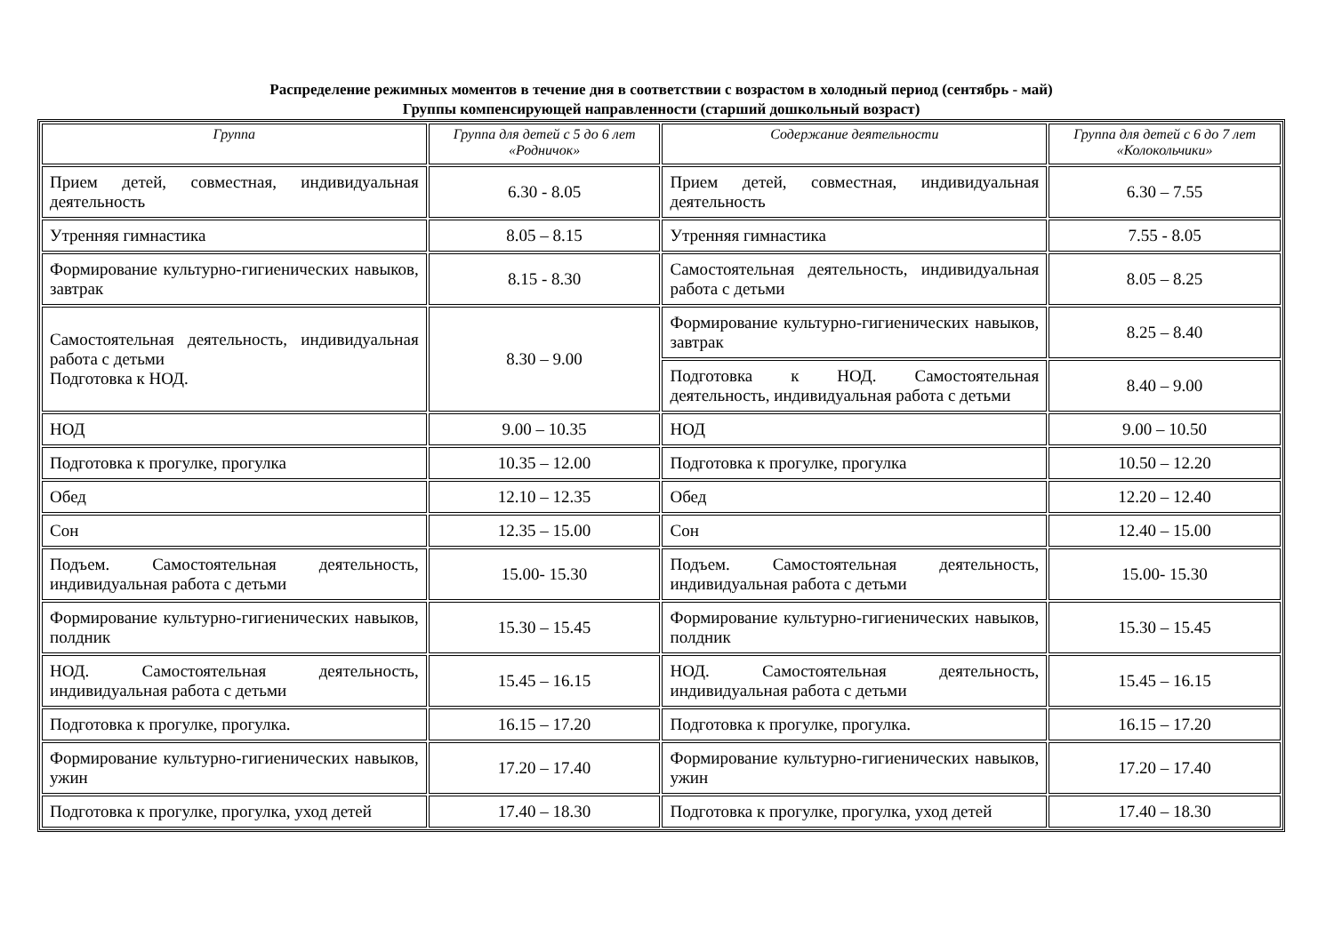Распределение режимных моментов в течение дня в соответствии с возрастом в холодный период (сентябрь - май)
Группы компенсирующей направленности (старший дошкольный возраст)
| Группа | Группа для детей с 5 до 6 лет «Родничок» | Содержание деятельности | Группа для детей с 6 до 7 лет «Колокольчики» |
| --- | --- | --- | --- |
| Прием детей, совместная, индивидуальная деятельность | 6.30 - 8.05 | Прием детей, совместная, индивидуальная деятельность | 6.30 – 7.55 |
| Утренняя гимнастика | 8.05 – 8.15 | Утренняя гимнастика | 7.55 - 8.05 |
| Формирование культурно-гигиенических навыков, завтрак | 8.15 - 8.30 | Самостоятельная деятельность, индивидуальная работа с детьми | 8.05 – 8.25 |
| Самостоятельная деятельность, индивидуальная работа с детьми Подготовка к НОД. | 8.30 – 9.00 | Формирование культурно-гигиенических навыков, завтрак | 8.25 – 8.40 |
| | | Подготовка к НОД. Самостоятельная деятельность, индивидуальная работа с детьми | 8.40 – 9.00 |
| НОД | 9.00 – 10.35 | НОД | 9.00 – 10.50 |
| Подготовка к прогулке, прогулка | 10.35 – 12.00 | Подготовка к прогулке, прогулка | 10.50 – 12.20 |
| Обед | 12.10 – 12.35 | Обед | 12.20 – 12.40 |
| Сон | 12.35 – 15.00 | Сон | 12.40 – 15.00 |
| Подъем. Самостоятельная деятельность, индивидуальная работа с детьми | 15.00- 15.30 | Подъем. Самостоятельная деятельность, индивидуальная работа с детьми | 15.00- 15.30 |
| Формирование культурно-гигиенических навыков, полдник | 15.30 – 15.45 | Формирование культурно-гигиенических навыков, полдник | 15.30 – 15.45 |
| НОД. Самостоятельная деятельность, индивидуальная работа с детьми | 15.45 – 16.15 | НОД. Самостоятельная деятельность, индивидуальная работа с детьми | 15.45 – 16.15 |
| Подготовка к прогулке, прогулка. | 16.15 – 17.20 | Подготовка к прогулке, прогулка. | 16.15 – 17.20 |
| Формирование культурно-гигиенических навыков, ужин | 17.20 – 17.40 | Формирование культурно-гигиенических навыков, ужин | 17.20 – 17.40 |
| Подготовка к прогулке, прогулка, уход детей | 17.40 – 18.30 | Подготовка к прогулке, прогулка, уход детей | 17.40 – 18.30 |